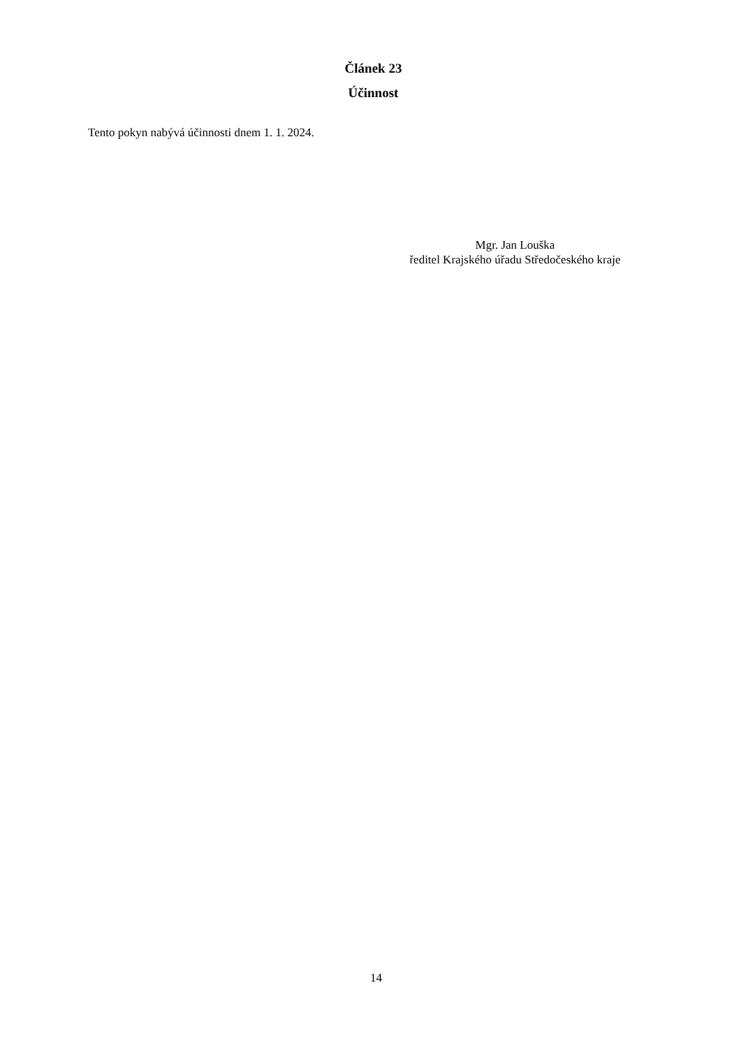Článek 23
Účinnost
Tento pokyn nabývá účinnosti dnem 1. 1. 2024.
Mgr. Jan Louška
ředitel Krajského úřadu Středočeského kraje
14